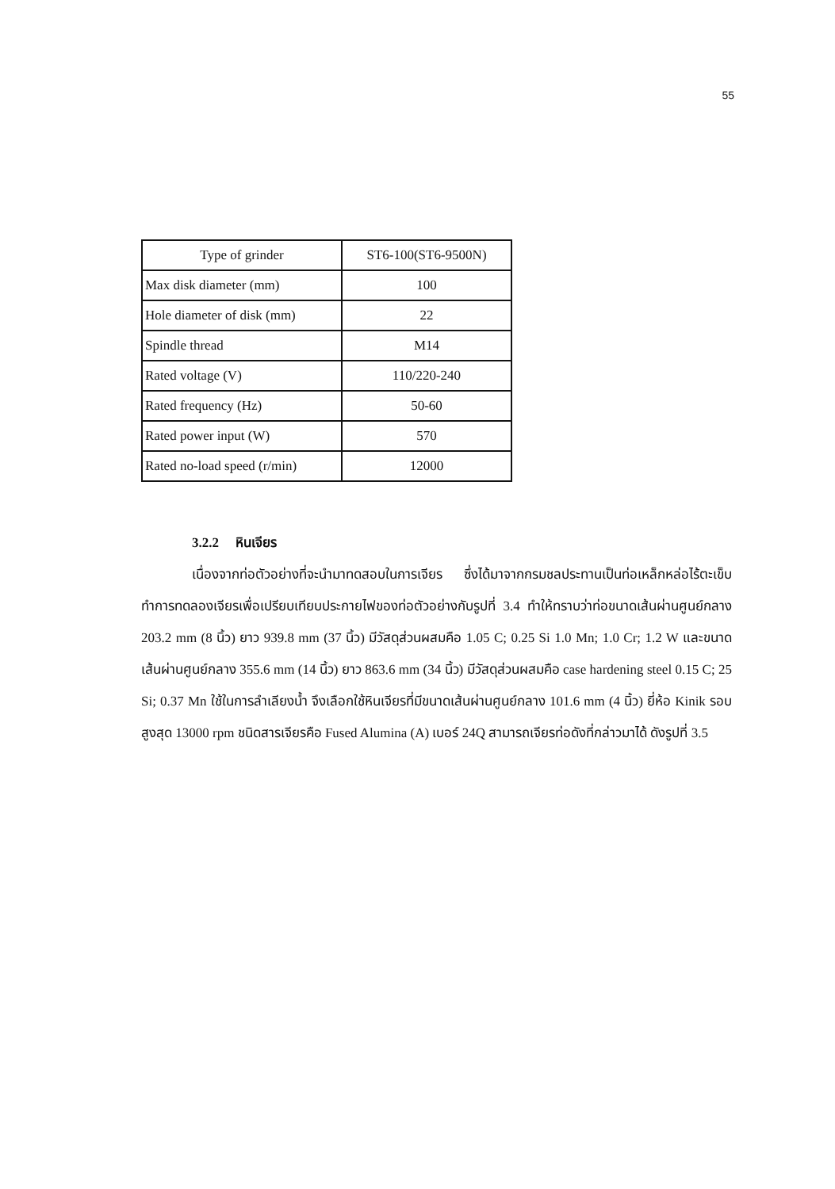55
| Type of grinder | ST6-100(ST6-9500N) |
| Max disk diameter (mm) | 100 |
| Hole diameter of disk (mm) | 22 |
| Spindle thread | M14 |
| Rated voltage (V) | 110/220-240 |
| Rated frequency (Hz) | 50-60 |
| Rated power input (W) | 570 |
| Rated no-load speed (r/min) | 12000 |
3.2.2 หินเจียร
เนื่องจากท่อตัวอย่างที่จะนำมาทดสอบในการเจียร ซึ่งได้มาจากกรมชลประทานเป็นท่อเหล็กหล่อไร้ตะเข็บ ทำการทดลองเจียรเพื่อเปรียบเทียบประกายไฟของท่อตัวอย่างกับรูปที่ 3.4 ทำให้ทราบว่าท่อขนาดเส้นผ่านศูนย์กลาง 203.2 mm (8 นิ้ว) ยาว 939.8 mm (37 นิ้ว) มีวัสดุส่วนผสมคือ 1.05 C; 0.25 Si 1.0 Mn; 1.0 Cr; 1.2 W และขนาดเส้นผ่านศูนย์กลาง 355.6 mm (14 นิ้ว) ยาว 863.6 mm (34 นิ้ว) มีวัสดุส่วนผสมคือ case hardening steel 0.15 C; 25 Si; 0.37 Mn ใช้ในการลำเลียงน้ำ จึงเลือกใช้หินเจียรที่มีขนาดเส้นผ่านศูนย์กลาง 101.6 mm (4 นิ้ว) ยี่ห้อ Kinik รอบสูงสุด 13000 rpm ชนิดสารเจียรคือ Fused Alumina (A) เบอร์ 24Q สามารถเจียรท่อดังที่กล่าวมาได้ ดังรูปที่ 3.5